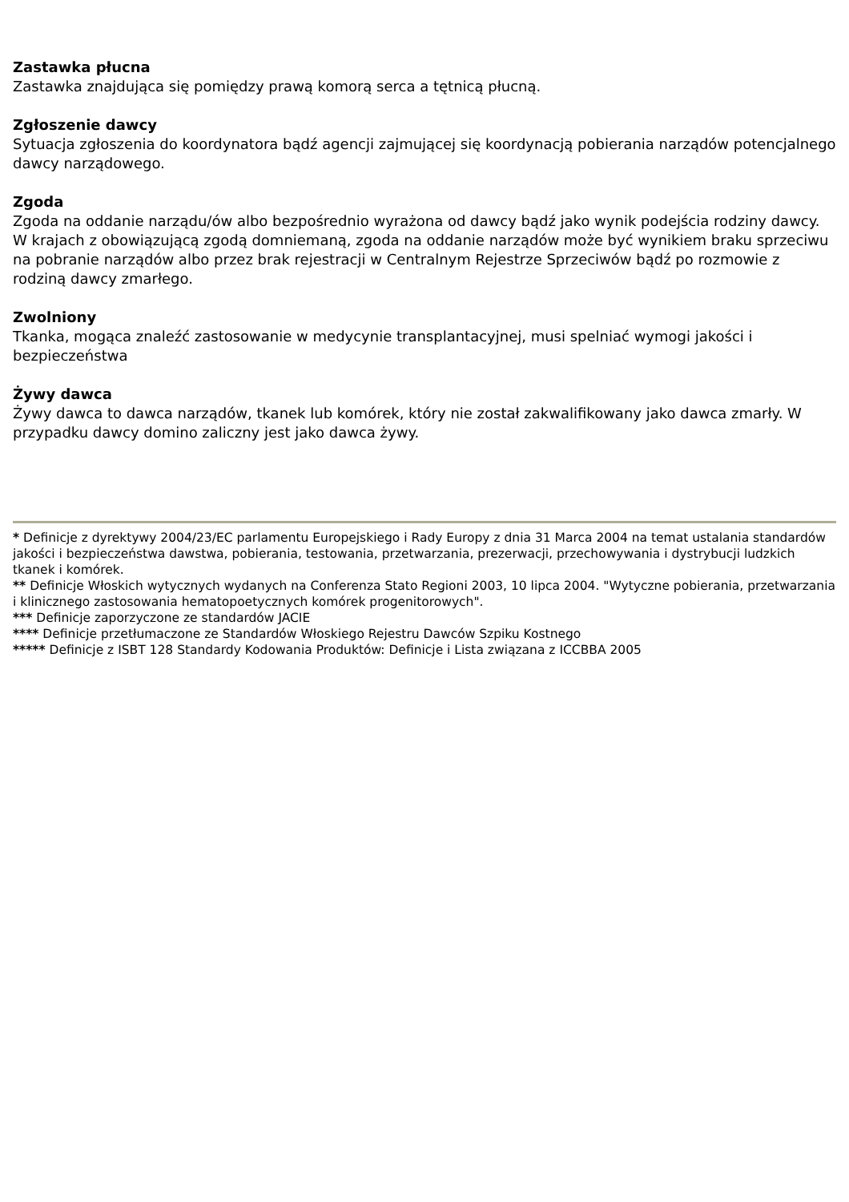Zastawka płucna
Zastawka znajdująca się pomiędzy prawą komorą serca a tętnicą płucną.
Zgłoszenie dawcy
Sytuacja zgłoszenia do koordynatora bądź agencji zajmującej się koordynacją pobierania narządów potencjalnego dawcy narządowego.
Zgoda
Zgoda na oddanie narządu/ów albo bezpośrednio wyrażona od dawcy bądź jako wynik podejścia rodziny dawcy. W krajach z obowiązującą zgodą domniemaną, zgoda na oddanie narządów może być wynikiem braku sprzeciwu na pobranie narządów albo przez brak rejestracji w Centralnym Rejestrze Sprzeciwów bądź po rozmowie z rodziną dawcy zmarłego.
Zwolniony
Tkanka, mogąca znaleźć zastosowanie w medycynie transplantacyjnej, musi spelniać wymogi jakości i bezpieczeństwa
Żywy dawca
Żywy dawca to dawca narządów, tkanek lub komórek, który nie został zakwalifikowany jako dawca zmarły. W przypadku dawcy domino zaliczny jest jako dawca żywy.
* Definicje z dyrektywy 2004/23/EC parlamentu Europejskiego i Rady Europy z dnia 31 Marca 2004 na temat ustalania standardów jakości i bezpieczeństwa dawstwa, pobierania, testowania, przetwarzania, prezerwacji, przechowywania i dystrybucji ludzkich tkanek i komórek.
** Definicje Włoskich wytycznych wydanych na Conferenza Stato Regioni 2003, 10 lipca 2004. "Wytyczne pobierania, przetwarzania i klinicznego zastosowania hematopoetycznych komórek progenitorowych".
*** Definicje zaporzyczone ze standardów JACIE
**** Definicje przetłumaczone ze Standardów Włoskiego Rejestru Dawców Szpiku Kostnego
***** Definicje z ISBT 128 Standardy Kodowania Produktów: Definicje i Lista związana z ICCBBA 2005